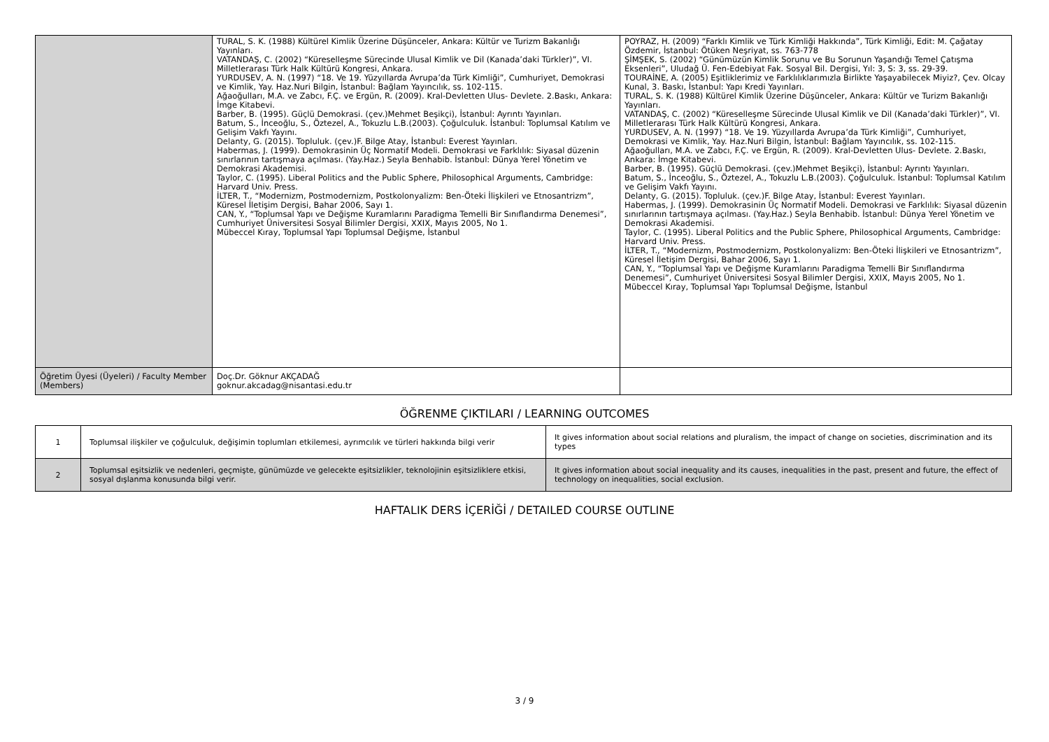| | TURAL, S. K. (1988) Kültürel Kimlik Üzerine Düşünceler, Ankara: Kültür ve Turizm Bakanlığı Yayınları. VATANDAŞ, C. (2002) “Küreselleşme Sürecinde Ulusal Kimlik ve Dil (Kanada’daki Türkler)”, VI. Milletlerarası Türk Halk Kültürü Kongresi, Ankara. YURDUSEV, A. N. (1997) “18. Ve 19. Yüzyıllarda Avrupa’da Türk Kimliği”, Cumhuriyet, Demokrasi ve Kimlik, Yay. Haz.Nuri Bilgin, İstanbul: Bağlam Yayıncılık, ss. 102-115. Ağaoğulları, M.A. ve Zabcı, F.Ç. ve Ergün, R. (2009). Kral-Devletten Ulus- Devlete. 2.Baskı, Ankara: İmge Kitabevi. Barber, B. (1995). Güçlü Demokrasi. (çev.)Mehmet Beşikçi), İstanbul: Ayrıntı Yayınları. Batum, S., İnceoğlu, S., Öztezel, A., Tokuzlu L.B.(2003). Çoğulculuk. İstanbul: Toplumsal Katılım ve Gelişim Vakfı Yayını. Delanty, G. (2015). Topluluk. (çev.)F. Bilge Atay, İstanbul: Everest Yayınları. Habermas, J. (1999). Demokrasinin Üç Normatif Modeli. Demokrasi ve Farklılık: Siyasal düzenin sınırlarının tartışmaya açılması. (Yay.Haz.) Seyla Benhabib. İstanbul: Dünya Yerel Yönetim ve Demokrasi Akademisi. Taylor, C. (1995). Liberal Politics and the Public Sphere, Philosophical Arguments, Cambridge: Harvard Univ. Press. İLTER, T., “Modernizm, Postmodernizm, Postkolonyalizm: Ben-Öteki İlişkileri ve Etnosantrizm”, Küresel İletişim Dergisi, Bahar 2006, Sayı 1. CAN, Y., “Toplumsal Yapı ve Değişme Kuramlarını Paradigma Temelli Bir Sınıflandırma Denemesi”, Cumhuriyet Üniversitesi Sosyal Bilimler Dergisi, XXIX, Mayıs 2005, No 1. Mübeccel Kıray, Toplumsal Yapı Toplumsal Değişme, İstanbul | POYRAZ, H. (2009) “Farklı Kimlik ve Türk Kimliği Hakkında”, Türk Kimliği, Edit: M. Çağatay Özdemir, İstanbul: Ötüken Neşriyat, ss. 763-778 ŞİMŞEK, S. (2002) “Günümüzün Kimlik Sorunu ve Bu Sorunun Yaşandığı Temel Çatışma Eksenleri”, Uludağ Ü. Fen-Edebiyat Fak. Sosyal Bil. Dergisi, Yıl: 3, S: 3, ss. 29-39. TOURAİNE, A. (2005) Eşitliklerimiz ve Farklılıklarımızla Birlikte Yaşayabilecek Miyiz?, Çev. Olcay Kunal, 3. Baskı, İstanbul: Yapı Kredi Yayınları. TURAL, S. K. (1988) Kültürel Kimlik Üzerine Düşünceler, Ankara: Kültür ve Turizm Bakanlığı Yayınları. VATANDAŞ, C. (2002) “Küreselleşme Sürecinde Ulusal Kimlik ve Dil (Kanada’daki Türkler)”, VI. Milletlerarası Türk Halk Kültürü Kongresi, Ankara. YURDUSEV, A. N. (1997) “18. Ve 19. Yüzyıllarda Avrupa’da Türk Kimliği”, Cumhuriyet, Demokrasi ve Kimlik, Yay. Haz.Nuri Bilgin, İstanbul: Bağlam Yayıncılık, ss. 102-115. Ağaoğulları, M.A. ve Zabcı, F.Ç. ve Ergün, R. (2009). Kral-Devletten Ulus- Devlete. 2.Baskı, Ankara: İmge Kitabevi. Barber, B. (1995). Güçlü Demokrasi. (çev.)Mehmet Beşikçi), İstanbul: Ayrıntı Yayınları. Batum, S., İnceoğlu, S., Öztezel, A., Tokuzlu L.B.(2003). Çoğulculuk. İstanbul: Toplumsal Katılım ve Gelişim Vakfı Yayını. Delanty, G. (2015). Topluluk. (çev.)F. Bilge Atay, İstanbul: Everest Yayınları. Habermas, J. (1999). Demokrasinin Üç Normatif Modeli. Demokrasi ve Farklılık: Siyasal düzenin sınırlarının tartışmaya açılması. (Yay.Haz.) Seyla Benhabib. İstanbul: Dünya Yerel Yönetim ve Demokrasi Akademisi. Taylor, C. (1995). Liberal Politics and the Public Sphere, Philosophical Arguments, Cambridge: Harvard Univ. Press. İLTER, T., “Modernizm, Postmodernizm, Postkolonyalizm: Ben-Öteki İlişkileri ve Etnosantrizm”, Küresel İletişim Dergisi, Bahar 2006, Sayı 1. CAN, Y., “Toplumsal Yapı ve Değişme Kuramlarını Paradigma Temelli Bir Sınıflandırma Denemesi”, Cumhuriyet Üniversitesi Sosyal Bilimler Dergisi, XXIX, Mayıs 2005, No 1. Mübeccel Kıray, Toplumsal Yapı Toplumsal Değişme, İstanbul |
| Öğretim Üyesi (Üyeleri) / Faculty Member (Members) | Doç.Dr. Göknur AKÇADAĞ goknur.akcadag@nisantasi.edu.tr | |
ÖĞRENME ÇIKTILARI / LEARNING OUTCOMES
| 1 | Toplumsal ilişkiler ve çoğulculuk, değişimin toplumları etkilemesi, ayrımcılık ve türleri hakkında bilgi verir | It gives information about social relations and pluralism, the impact of change on societies, discrimination and its types |
| 2 | Toplumsal eşitsizlik ve nedenleri, geçmişte, günümüzde ve gelecekte eşitsizlikler, teknolojinin eşitsizliklere etkisi, sosyal dışlanma konusunda bilgi verir. | It gives information about social inequality and its causes, inequalities in the past, present and future, the effect of technology on inequalities, social exclusion. |
HAFTALIK DERS İÇERİĞİ / DETAILED COURSE OUTLINE
3 / 9